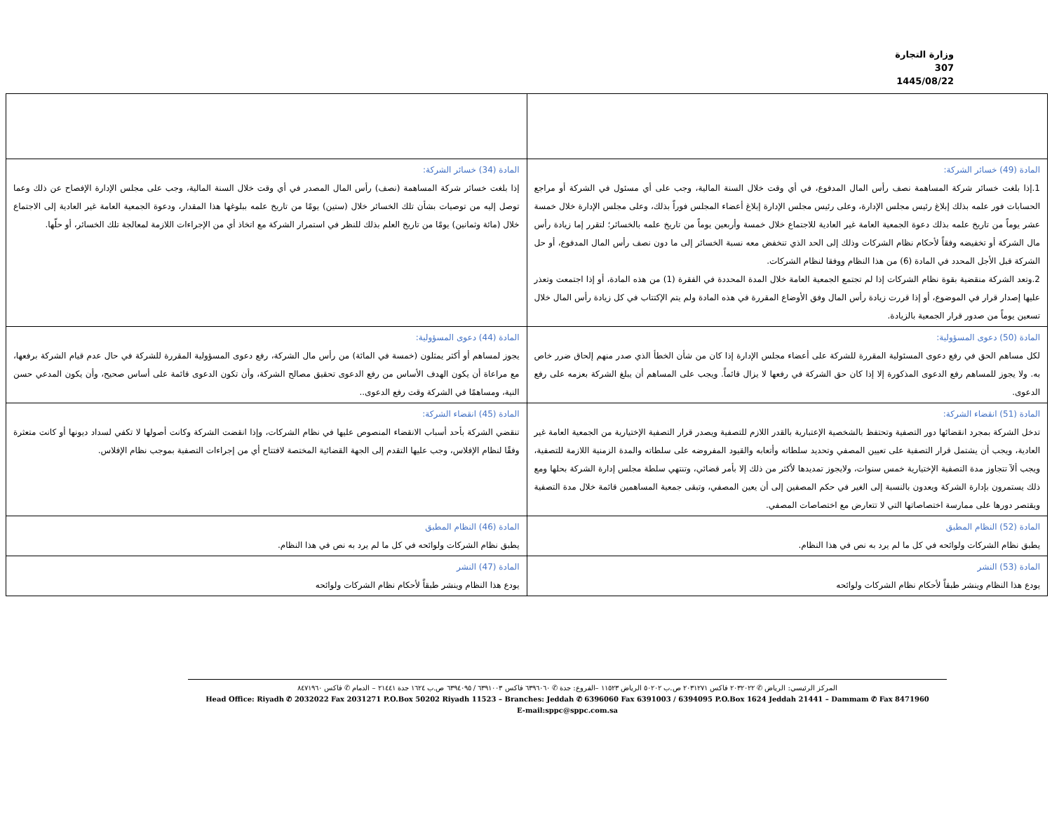وزارة التجارة
307
1445/08/22
| المادة (49) خسائر الشركة: 1.إذا بلغت خسائر شركة المساهمة نصف رأس المال المدفوع، في أي وقت خلال السنة المالية، وجب على أي مسئول في الشركة أو مراجع الحسابات فور علمه بذلك إبلاغ رئيس مجلس الإدارة، وعلى رئيس مجلس الإدارة إبلاغ أعضاء المجلس فوراً بذلك، وعلى مجلس الإدارة خلال خمسة عشر يوماً من تاريخ علمه بذلك دعوة الجمعية العامة غير العادية للاجتماع خلال خمسة وأربعين يوماً من تاريخ علمه بالخسائر؛ لتقرر إما زيادة رأس مال الشركة أو تخفيضه وفقاً لأحكام نظام الشركات وذلك إلى الحد الذي تنخفض معه نسبة الخسائر إلى ما دون نصف رأس المال المدفوع، أو حل الشركة قبل الأجل المحدد في المادة (6) من هذا النظام ووفقا لنظام الشركات. 2.وتعد الشركة منقضية بقوة نظام الشركات إذا لم تجتمع الجمعية العامة خلال المدة المحددة في الفقرة (1) من هذه المادة، أو إذا اجتمعت وتعذر عليها إصدار قرار في الموضوع، أو إذا قررت زيادة رأس المال وفق الأوضاع المقررة في هذه المادة ولم يتم الإكتتاب في كل زيادة رأس المال خلال تسعين يوماً من صدور قرار الجمعية بالزيادة. | المادة (34) خسائر الشركة: إذا بلغت خسائر شركة المساهمة (نصف) رأس المال المصدر في أي وقت خلال السنة المالية، وجب على مجلس الإدارة الإفصاح عن ذلك وعما توصل إليه من توصيات بشأن تلك الخسائر خلال (ستين) يومًا من تاريخ علمه ببلوغها هذا المقدار، ودعوة الجمعية العامة غير العادية إلى الاجتماع خلال (مائة وثمانين) يومًا من تاريخ العلم بذلك للنظر في استمرار الشركة مع اتخاذ أي من الإجراءات اللازمة لمعالجة تلك الخسائر، أو حلّها. |
| المادة (50) دعوى المسؤولية: لكل مساهم الحق في رفع دعوى المسئولية المقررة للشركة على أعضاء مجلس الإدارة إذا كان من شأن الخطأ الذي صدر منهم إلحاق ضرر خاص به. ولا يجوز للمساهم رفع الدعوى المذكورة إلا إذا كان حق الشركة في رفعها لا يزال قائماً. ويجب على المساهم أن يبلغ الشركة بعزمه على رفع الدعوى. | المادة (44) دعوى المسؤولية: يجوز لمساهم أو أكثر يمثلون (خمسة في المائة) من رأس مال الشركة، رفع دعوى المسؤولية المقررة للشركة في حال عدم قيام الشركة برفعها، مع مراعاة أن يكون الهدف الأساس من رفع الدعوى تحقيق مصالح الشركة، وأن تكون الدعوى قائمة على أساس صحيح، وأن يكون المدعي حسن النية، ومساهمًا في الشركة وقت رفع الدعوى.. |
| المادة (51) انقضاء الشركة: تدخل الشركة بمجرد انقضائها دور التصفية وتحتفظ بالشخصية الإعتبارية بالقدر اللازم للتصفية ويصدر قرار التصفية الإختيارية من الجمعية العامة غير العادية، ويجب أن يشتمل قرار التصفية على تعيين المصفي وتحديد سلطاته وأتعابه والقيود المفروضه على سلطاته والمدة الزمنية اللازمة للتصفية، ويجب ألآ تتجاوز مدة التصفية الإختيارية خمس سنوات، ولايجوز تمديدها لأكثر من ذلك إلا بأمر قضائي، وتنتهي سلطة مجلس إدارة الشركة بحلها ومع ذلك يستمرون بإدارة الشركة ويعدون بالنسبة إلى الغير في حكم المصفين إلى أن يعين المصفي، وتبقى جمعية المساهمين قائمة خلال مدة التصفية ويقتصر دورها على ممارسة اختصاصاتها التي لا تتعارض مع اختصاصات المصفي. | المادة (45) انقضاء الشركة: تنقضي الشركة بأحد أسباب الانقضاء المنصوص عليها في نظام الشركات، وإذا انقضت الشركة وكانت أصولها لا تكفي لسداد ديونها أو كانت متعثرة وفقًا لنظام الإفلاس، وجب عليها التقدم إلى الجهة القضائية المختصة لافتتاح أي من إجراءات التصفية بموجب نظام الإفلاس. |
| المادة (52) النظام المطبق يطبق نظام الشركات ولوائحه في كل ما لم يرد به نص في هذا النظام. | المادة (46) النظام المطبق يطبق نظام الشركات ولوائحه في كل ما لم يرد به نص في هذا النظام. |
| المادة (53) النشر يودع هذا النظام وينشر طبقاً لأحكام نظام الشركات ولوائحه | المادة (47) النشر يودع هذا النظام وينشر طبقاً لأحكام نظام الشركات ولوائحه |
المركز الرئيسي: الرياض ✆ ٢٠٣٢٠٢٢ فاكس ٢٠٣١٢٧١ ص.ب ٥٠٢٠٢ الرياض ١١٥٢٣ –الفروع: جدة ✆ ٦٣٩٦٠٦٠ فاكس ٦٣٩١٠٠٣ / ٦٣٩٤٠٩٥ ص.ب ١٦٢٤ جدة ٢١٤٤١ – الدمام ✆ فاكس ٨٤٧١٩٦٠
Head Office: Riyadh ✆ 2032022 Fax 2031271 P.O.Box 50202 Riyadh 11523 – Branches: Jeddah ✆ 6396060 Fax 6391003 / 6394095 P.O.Box 1624 Jeddah 21441 – Dammam ✆ Fax 8471960
E-mail:sppc@sppc.com.sa